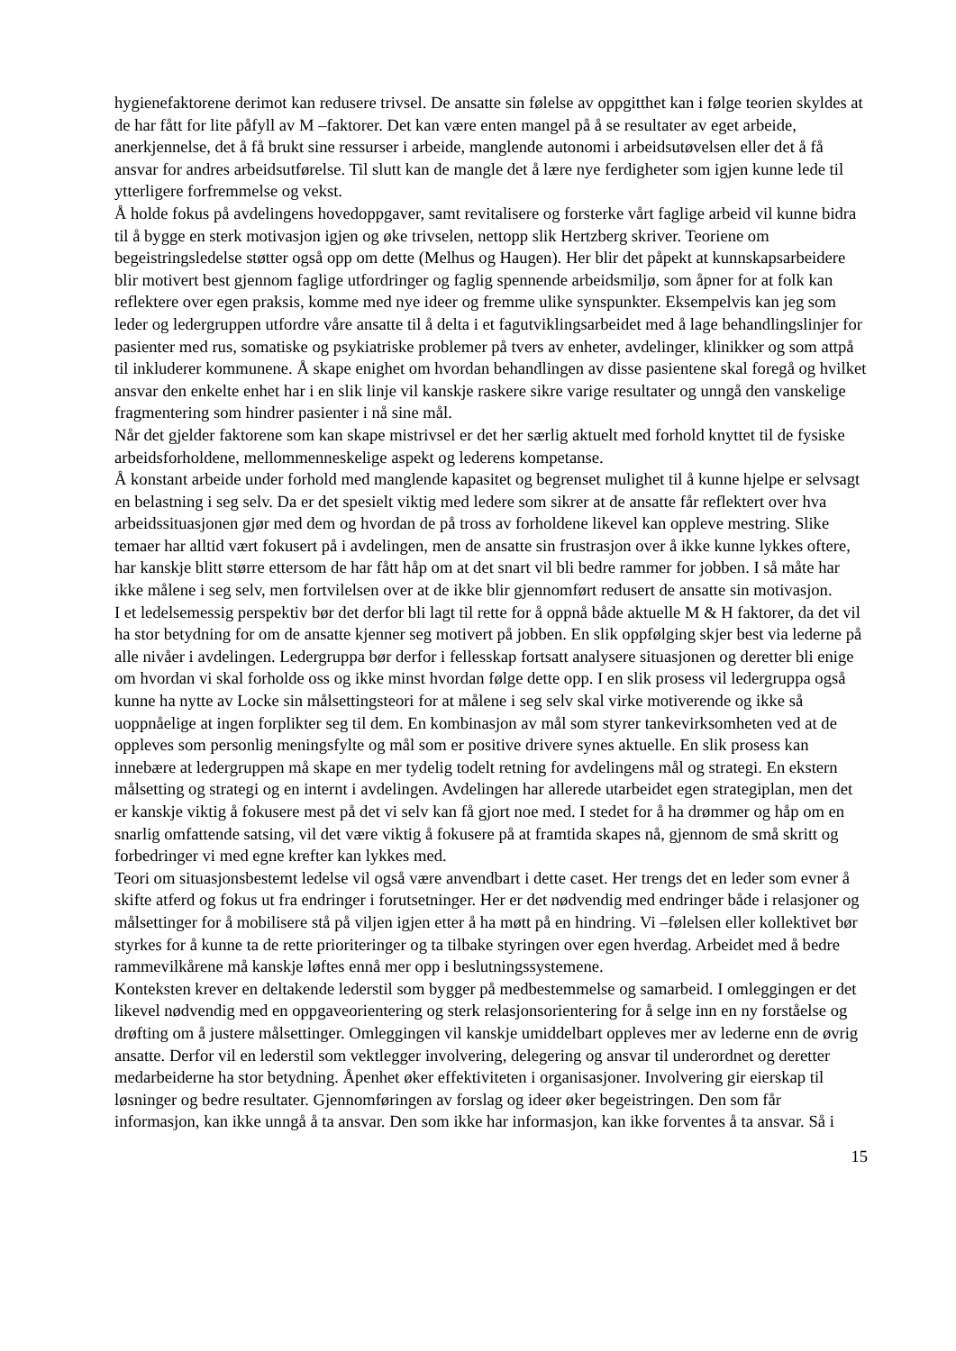hygienefaktorene derimot kan redusere trivsel. De ansatte sin følelse av oppgitthet kan i følge teorien skyldes at de har fått for lite påfyll av M –faktorer. Det kan være enten mangel på å se resultater av eget arbeide, anerkjennelse, det å få brukt sine ressurser i arbeide, manglende autonomi i arbeidsutøvelsen eller det å få ansvar for andres arbeidsutførelse. Til slutt kan de mangle det å lære nye ferdigheter som igjen kunne lede til ytterligere forfremmelse og vekst.
Å holde fokus på avdelingens hovedoppgaver, samt revitalisere og forsterke vårt faglige arbeid vil kunne bidra til å bygge en sterk motivasjon igjen og øke trivselen, nettopp slik Hertzberg skriver. Teoriene om begeistringsledelse støtter også opp om dette (Melhus og Haugen). Her blir det påpekt at kunnskapsarbeidere blir motivert best gjennom faglige utfordringer og faglig spennende arbeidsmiljø, som åpner for at folk kan reflektere over egen praksis, komme med nye ideer og fremme ulike synspunkter. Eksempelvis kan jeg som leder og ledergruppen utfordre våre ansatte til å delta i et fagutviklingsarbeidet med å lage behandlingslinjer for pasienter med rus, somatiske og psykiatriske problemer på tvers av enheter, avdelinger, klinikker og som attpå til inkluderer kommunene. Å skape enighet om hvordan behandlingen av disse pasientene skal foregå og hvilket ansvar den enkelte enhet har i en slik linje vil kanskje raskere sikre varige resultater og unngå den vanskelige fragmentering som hindrer pasienter i nå sine mål.
Når det gjelder faktorene som kan skape mistrivsel er det her særlig aktuelt med forhold knyttet til de fysiske arbeidsforholdene, mellommenneskelige aspekt og lederens kompetanse.
Å konstant arbeide under forhold med manglende kapasitet og begrenset mulighet til å kunne hjelpe er selvsagt en belastning i seg selv. Da er det spesielt viktig med ledere som sikrer at de ansatte får reflektert over hva arbeidssituasjonen gjør med dem og hvordan de på tross av forholdene likevel kan oppleve mestring. Slike temaer har alltid vært fokusert på i avdelingen, men de ansatte sin frustrasjon over å ikke kunne lykkes oftere, har kanskje blitt større ettersom de har fått håp om at det snart vil bli bedre rammer for jobben. I så måte har ikke målene i seg selv, men fortvilelsen over at de ikke blir gjennomført redusert de ansatte sin motivasjon.
I et ledelsemessig perspektiv bør det derfor bli lagt til rette for å oppnå både aktuelle M & H faktorer, da det vil ha stor betydning for om de ansatte kjenner seg motivert på jobben. En slik oppfølging skjer best via lederne på alle nivåer i avdelingen. Ledergruppa bør derfor i fellesskap fortsatt analysere situasjonen og deretter bli enige om hvordan vi skal forholde oss og ikke minst hvordan følge dette opp. I en slik prosess vil ledergruppa også kunne ha nytte av Locke sin målsettingsteori for at målene i seg selv skal virke motiverende og ikke så uoppnåelige at ingen forplikter seg til dem. En kombinasjon av mål som styrer tankevirksomheten ved at de oppleves som personlig meningsfylte og mål som er positive drivere synes aktuelle. En slik prosess kan innebære at ledergruppen må skape en mer tydelig todelt retning for avdelingens mål og strategi. En ekstern målsetting og strategi og en internt i avdelingen. Avdelingen har allerede utarbeidet egen strategiplan, men det er kanskje viktig å fokusere mest på det vi selv kan få gjort noe med. I stedet for å ha drømmer og håp om en snarlig omfattende satsing, vil det være viktig å fokusere på at framtida skapes nå, gjennom de små skritt og forbedringer vi med egne krefter kan lykkes med.
Teori om situasjonsbestemt ledelse vil også være anvendbart i dette caset. Her trengs det en leder som evner å skifte atferd og fokus ut fra endringer i forutsetninger. Her er det nødvendig med endringer både i relasjoner og målsettinger for å mobilisere stå på viljen igjen etter å ha møtt på en hindring. Vi –følelsen eller kollektivet bør styrkes for å kunne ta de rette prioriteringer og ta tilbake styringen over egen hverdag. Arbeidet med å bedre rammevilkårene må kanskje løftes ennå mer opp i beslutningssystemene.
Konteksten krever en deltakende lederstil som bygger på medbestemmelse og samarbeid. I omleggingen er det likevel nødvendig med en oppgaveorientering og sterk relasjonsorientering for å selge inn en ny forståelse og drøfting om å justere målsettinger. Omleggingen vil kanskje umiddelbart oppleves mer av lederne enn de øvrig ansatte. Derfor vil en lederstil som vektlegger involvering, delegering og ansvar til underordnet og deretter medarbeiderne ha stor betydning. Åpenhet øker effektiviteten i organisasjoner. Involvering gir eierskap til løsninger og bedre resultater. Gjennomføringen av forslag og ideer øker begeistringen. Den som får informasjon, kan ikke unngå å ta ansvar. Den som ikke har informasjon, kan ikke forventes å ta ansvar. Så i
15